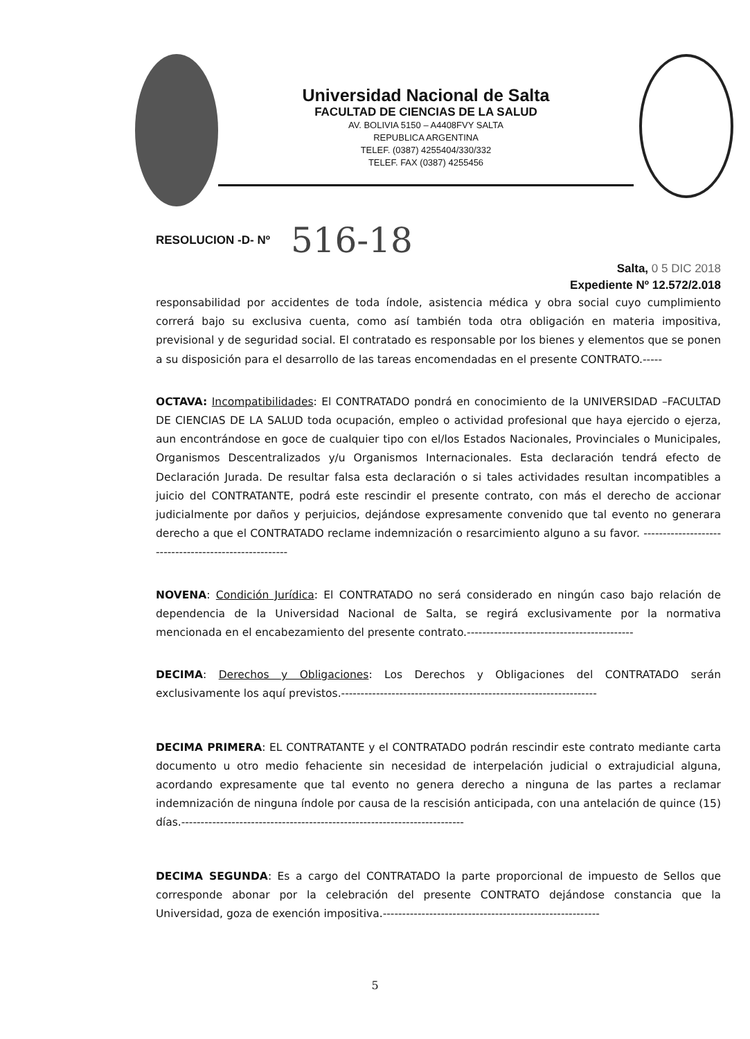Universidad Nacional de Salta
FACULTAD DE CIENCIAS DE LA SALUD
AV. BOLIVIA 5150 – A4408FVY SALTA
REPUBLICA ARGENTINA
TELEF. (0387) 4255404/330/332
TELEF. FAX (0387) 4255456
RESOLUCION -D- Nº 516-18
Salta, 0 5 DIC 2018
Expediente Nº 12.572/2.018
responsabilidad por accidentes de toda índole, asistencia médica y obra social cuyo cumplimiento correrá bajo su exclusiva cuenta, como así también toda otra obligación en materia impositiva, previsional y de seguridad social. El contratado es responsable por los bienes y elementos que se ponen a su disposición para el desarrollo de las tareas encomendadas en el presente CONTRATO.-----
OCTAVA: Incompatibilidades: El CONTRATADO pondrá en conocimiento de la UNIVERSIDAD –FACULTAD DE CIENCIAS DE LA SALUD toda ocupación, empleo o actividad profesional que haya ejercido o ejerza, aun encontrándose en goce de cualquier tipo con el/los Estados Nacionales, Provinciales o Municipales, Organismos Descentralizados y/u Organismos Internacionales. Esta declaración tendrá efecto de Declaración Jurada. De resultar falsa esta declaración o si tales actividades resultan incompatibles a juicio del CONTRATANTE, podrá este rescindir el presente contrato, con más el derecho de accionar judicialmente por daños y perjuicios, dejándose expresamente convenido que tal evento no generara derecho a que el CONTRATADO reclame indemnización o resarcimiento alguno a su favor. ------------------------------------------------------
NOVENA: Condición Jurídica: El CONTRATADO no será considerado en ningún caso bajo relación de dependencia de la Universidad Nacional de Salta, se regirá exclusivamente por la normativa mencionada en el encabezamiento del presente contrato.-------------------------------------------
DECIMA: Derechos y Obligaciones: Los Derechos y Obligaciones del CONTRATADO serán exclusivamente los aquí previstos.------------------------------------------------------------------
DECIMA PRIMERA: EL CONTRATANTE y el CONTRATADO podrán rescindir este contrato mediante carta documento u otro medio fehaciente sin necesidad de interpelación judicial o extrajudicial alguna, acordando expresamente que tal evento no genera derecho a ninguna de las partes a reclamar indemnización de ninguna índole por causa de la rescisión anticipada, con una antelación de quince (15) días.-------------------------------------------------------------------------
DECIMA SEGUNDA: Es a cargo del CONTRATADO la parte proporcional de impuesto de Sellos que corresponde abonar por la celebración del presente CONTRATO dejándose constancia que la Universidad, goza de exención impositiva.--------------------------------------------------------
5